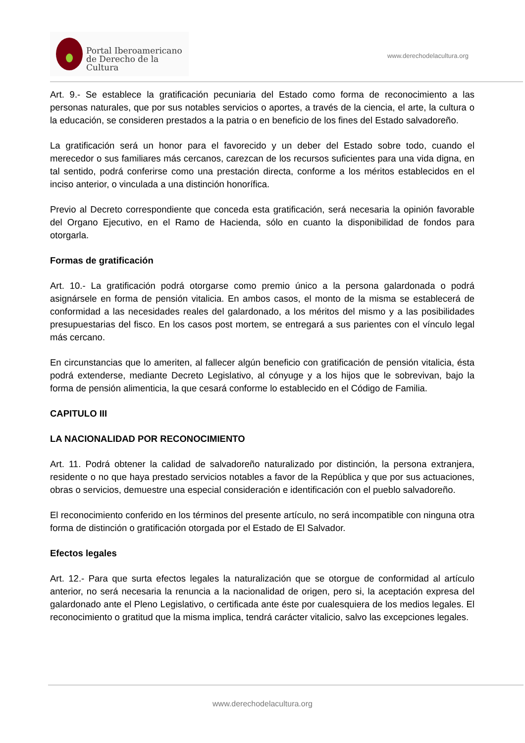Portal Iberoamericano
de Derecho de la Cultura
www.derechodelacultura.org
Art. 9.- Se establece la gratificación pecuniaria del Estado como forma de reconocimiento a las personas naturales, que por sus notables servicios o aportes, a través de la ciencia, el arte, la cultura o la educación, se consideren prestados a la patria o en beneficio de los fines del Estado salvadoreño.
La gratificación será un honor para el favorecido y un deber del Estado sobre todo, cuando el merecedor o sus familiares más cercanos, carezcan de los recursos suficientes para una vida digna, en tal sentido, podrá conferirse como una prestación directa, conforme a los méritos establecidos en el inciso anterior, o vinculada a una distinción honorífica.
Previo al Decreto correspondiente que conceda esta gratificación, será necesaria la opinión favorable del Organo Ejecutivo, en el Ramo de Hacienda, sólo en cuanto la disponibilidad de fondos para otorgarla.
Formas de gratificación
Art. 10.- La gratificación podrá otorgarse como premio único a la persona galardonada o podrá asignársele en forma de pensión vitalicia. En ambos casos, el monto de la misma se establecerá de conformidad a las necesidades reales del galardonado, a los méritos del mismo y a las posibilidades presupuestarias del fisco. En los casos post mortem, se entregará a sus parientes con el vínculo legal más cercano.
En circunstancias que lo ameriten, al fallecer algún beneficio con gratificación de pensión vitalicia, ésta podrá extenderse, mediante Decreto Legislativo, al cónyuge y a los hijos que le sobrevivan, bajo la forma de pensión alimenticia, la que cesará conforme lo establecido en el Código de Familia.
CAPITULO III
LA NACIONALIDAD POR RECONOCIMIENTO
Art. 11. Podrá obtener la calidad de salvadoreño naturalizado por distinción, la persona extranjera, residente o no que haya prestado servicios notables a favor de la República y que por sus actuaciones, obras o servicios, demuestre una especial consideración e identificación con el pueblo salvadoreño.
El reconocimiento conferido en los términos del presente artículo, no será incompatible con ninguna otra forma de distinción o gratificación otorgada por el Estado de El Salvador.
Efectos legales
Art. 12.- Para que surta efectos legales la naturalización que se otorgue de conformidad al artículo anterior, no será necesaria la renuncia a la nacionalidad de origen, pero si, la aceptación expresa del galardonado ante el Pleno Legislativo, o certificada ante éste por cualesquiera de los medios legales. El reconocimiento o gratitud que la misma implica, tendrá carácter vitalicio, salvo las excepciones legales.
www.derechodelacultura.org